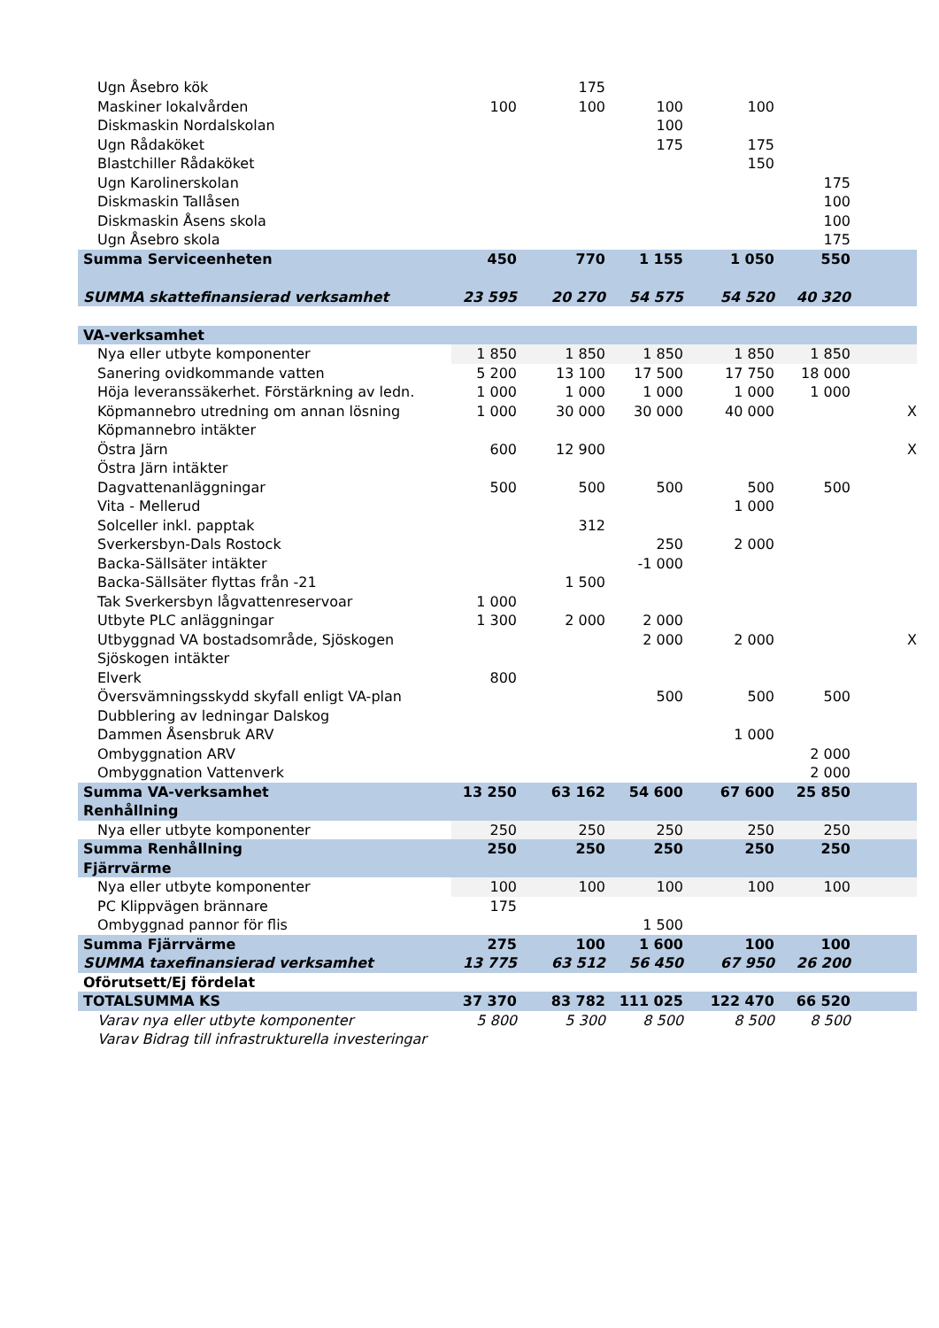| Ugn Åsebro kök | | 175 | | | | |
| Maskiner lokalvården | 100 | 100 | 100 | 100 | | |
| Diskmaskin Nordalskolan | | | 100 | | | |
| Ugn Rådaköket | | | 175 | 175 | | |
| Blastchiller Rådaköket | | | | 150 | | |
| Ugn Karolinerskolan | | | | | 175 | |
| Diskmaskin Tallåsen | | | | | 100 | |
| Diskmaskin Åsens skola | | | | | 100 | |
| Ugn Åsebro skola | | | | | 175 | |
| Summa Serviceenheten | 450 | 770 | 1 155 | 1 050 | 550 | |
| SUMMA skattefinansierad verksamhet | 23 595 | 20 270 | 54 575 | 54 520 | 40 320 | |
| VA-verksamhet | | | | | | |
| Nya eller utbyte komponenter | 1 850 | 1 850 | 1 850 | 1 850 | 1 850 | |
| Sanering ovidkommande vatten | 5 200 | 13 100 | 17 500 | 17 750 | 18 000 | |
| Höja leveranssäkerhet. Förstärkning av ledn. | 1 000 | 1 000 | 1 000 | 1 000 | 1 000 | |
| Köpmannebro utredning om annan lösning | 1 000 | 30 000 | 30 000 | 40 000 | | X |
| Köpmannebro intäkter | | | | | | |
| Östra Järn | 600 | 12 900 | | | | X |
| Östra Järn intäkter | | | | | | |
| Dagvattenanläggningar | 500 | 500 | 500 | 500 | 500 | |
| Vita - Mellerud | | | | 1 000 | | |
| Solceller inkl. papptak | | 312 | | | | |
| Sverkersbyn-Dals Rostock | | | 250 | 2 000 | | |
| Backa-Sällsäter intäkter | | | -1 000 | | | |
| Backa-Sällsäter flyttas från -21 | | 1 500 | | | | |
| Tak Sverkersbyn lågvattenreservoar | 1 000 | | | | | |
| Utbyte PLC anläggningar | 1 300 | 2 000 | 2 000 | | | |
| Utbyggnad VA bostadsområde, Sjöskogen | | | 2 000 | 2 000 | | X |
| Sjöskogen intäkter | | | | | | |
| Elverk | 800 | | | | | |
| Översvämningsskydd skyfall enligt VA-plan | | | 500 | 500 | 500 | |
| Dubblering av ledningar Dalskog | | | | | | |
| Dammen Åsensbruk ARV | | | | 1 000 | | |
| Ombyggnation ARV | | | | | 2 000 | |
| Ombyggnation Vattenverk | | | | | 2 000 | |
| Summa VA-verksamhet | 13 250 | 63 162 | 54 600 | 67 600 | 25 850 | |
| Renhållning | | | | | | |
| Nya eller utbyte komponenter | 250 | 250 | 250 | 250 | 250 | |
| Summa Renhållning | 250 | 250 | 250 | 250 | 250 | |
| Fjärrvärme | | | | | | |
| Nya eller utbyte komponenter | 100 | 100 | 100 | 100 | 100 | |
| PC Klippvägen brännare | 175 | | | | | |
| Ombyggnad pannor för flis | | | 1 500 | | | |
| Summa Fjärrvärme | 275 | 100 | 1 600 | 100 | 100 | |
| SUMMA taxefinansierad verksamhet | 13 775 | 63 512 | 56 450 | 67 950 | 26 200 | |
| Oförutsett/Ej fördelat | | | | | | |
| TOTALSUMMA KS | 37 370 | 83 782 | 111 025 | 122 470 | 66 520 | |
| Varav nya eller utbyte komponenter | 5 800 | 5 300 | 8 500 | 8 500 | 8 500 | |
| Varav Bidrag till infrastrukturella investeringar | | | | | | |